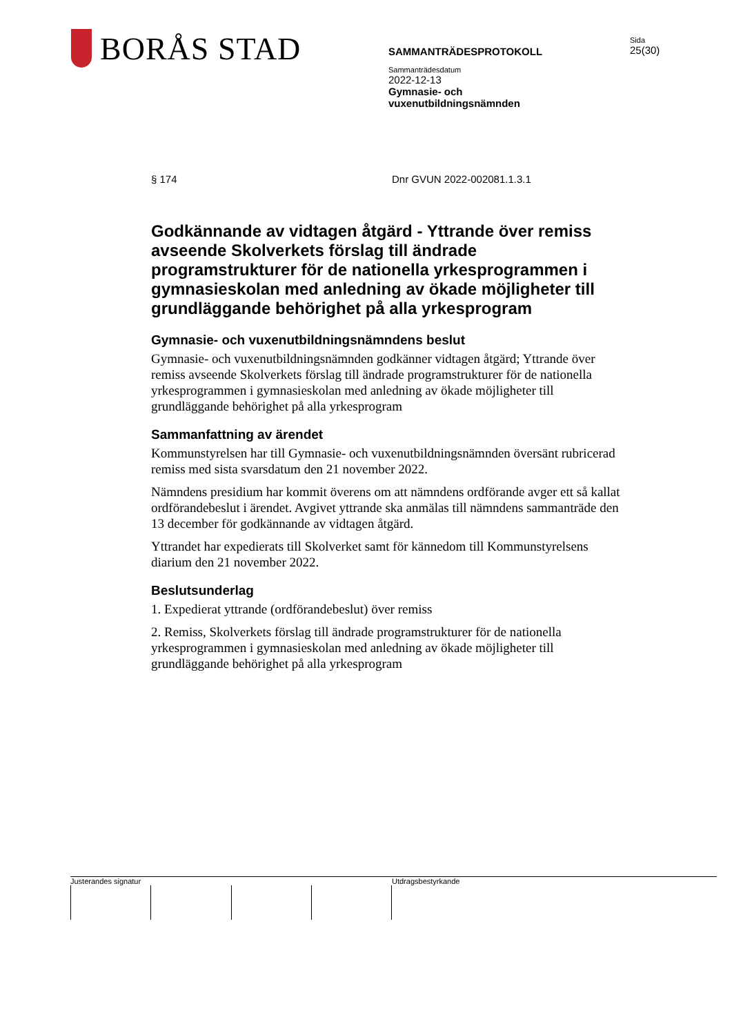BORÅS STAD
SAMMANTRÄDESPROTOKOLL
Sammanträdesdatum
2022-12-13
Gymnasie- och
vuxenutbildningsnämnden
Sida
25(30)
§ 174 Dnr GVUN 2022-002081.1.3.1
Godkännande av vidtagen åtgärd - Yttrande över remiss avseende Skolverkets förslag till ändrade programstrukturer för de nationella yrkesprogrammen i gymnasieskolan med anledning av ökade möjligheter till grundläggande behörighet på alla yrkesprogram
Gymnasie- och vuxenutbildningsnämndens beslut
Gymnasie- och vuxenutbildningsnämnden godkänner vidtagen åtgärd; Yttrande över remiss avseende Skolverkets förslag till ändrade programstrukturer för de nationella yrkesprogrammen i gymnasieskolan med anledning av ökade möjligheter till grundläggande behörighet på alla yrkesprogram
Sammanfattning av ärendet
Kommunstyrelsen har till Gymnasie- och vuxenutbildningsnämnden översänt rubricerad remiss med sista svarsdatum den 21 november 2022.
Nämndens presidium har kommit överens om att nämndens ordförande avger ett så kallat ordförandebeslut i ärendet. Avgivet yttrande ska anmälas till nämndens sammanträde den 13 december för godkännande av vidtagen åtgärd.
Yttrandet har expedierats till Skolverket samt för kännedom till Kommunstyrelsens diarium den 21 november 2022.
Beslutsunderlag
1. Expedierat yttrande (ordförandebeslut) över remiss
2. Remiss, Skolverkets förslag till ändrade programstrukturer för de nationella yrkesprogrammen i gymnasieskolan med anledning av ökade möjligheter till grundläggande behörighet på alla yrkesprogram
Justerandes signatur Utdragsbestyrkande